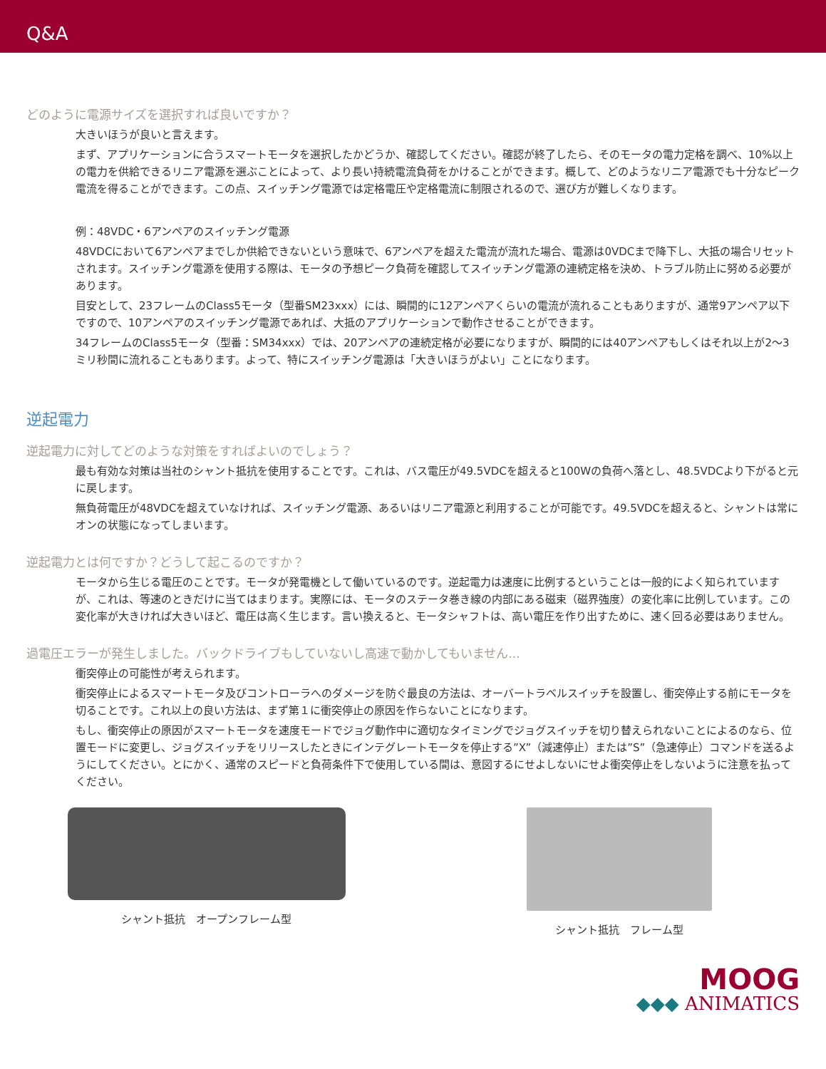Q&A
どのように電源サイズを選択すれば良いですか？
大きいほうが良いと言えます。
まず、アプリケーションに合うスマートモータを選択したかどうか、確認してください。確認が終了したら、そのモータの電力定格を調べ、10%以上の電力を供給できるリニア電源を選ぶことによって、より長い持続電流負荷をかけることができます。概して、どのようなリニア電源でも十分なピーク電流を得ることができます。この点、スイッチング電源では定格電圧や定格電流に制限されるので、選び方が難しくなります。
例：48VDC・6アンペアのスイッチング電源
48VDCにおいて6アンペアまでしか供給できないという意味で、6アンペアを超えた電流が流れた場合、電源は0VDCまで降下し、大抵の場合リセットされます。スイッチング電源を使用する際は、モータの予想ピーク負荷を確認してスイッチング電源の連続定格を決め、トラブル防止に努める必要があります。
目安として、23フレームのClass5モータ（型番SM23xxx）には、瞬間的に12アンペアくらいの電流が流れることもありますが、通常9アンペア以下ですので、10アンペアのスイッチング電源であれば、大抵のアプリケーションで動作させることができます。
34フレームのClass5モータ（型番：SM34xxx）では、20アンペアの連続定格が必要になりますが、瞬間的には40アンペアもしくはそれ以上が2～3ミリ秒間に流れることもあります。よって、特にスイッチング電源は「大きいほうがよい」ことになります。
逆起電力
逆起電力に対してどのような対策をすればよいのでしょう？
最も有効な対策は当社のシャント抵抗を使用することです。これは、バス電圧が49.5VDCを超えると100Wの負荷へ落とし、48.5VDCより下がると元に戻します。
無負荷電圧が48VDCを超えていなければ、スイッチング電源、あるいはリニア電源と利用することが可能です。49.5VDCを超えると、シャントは常にオンの状態になってしまいます。
逆起電力とは何ですか？どうして起こるのですか？
モータから生じる電圧のことです。モータが発電機として働いているのです。逆起電力は速度に比例するということは一般的によく知られていますが、これは、等速のときだけに当てはまります。実際には、モータのステータ巻き線の内部にある磁束（磁界強度）の変化率に比例しています。この変化率が大きければ大きいほど、電圧は高く生じます。言い換えると、モータシャフトは、高い電圧を作り出すために、速く回る必要はありません。
過電圧エラーが発生しました。バックドライブもしていないし高速で動かしてもいません…
衝突停止の可能性が考えられます。
衝突停止によるスマートモータ及びコントローラへのダメージを防ぐ最良の方法は、オーバートラベルスイッチを設置し、衝突停止する前にモータを切ることです。これ以上の良い方法は、まず第１に衝突停止の原因を作らないことになります。
もし、衝突停止の原因がスマートモータを速度モードでジョグ動作中に適切なタイミングでジョグスイッチを切り替えられないことによるのなら、位置モードに変更し、ジョグスイッチをリリースしたときにインテグレートモータを停止する”X”（減速停止）または”S”（急速停止）コマンドを送るようにしてください。とにかく、通常のスピードと負荷条件下で使用している間は、意図するにせよしないにせよ衝突停止をしないように注意を払ってください。
シャント抵抗　オープンフレーム型 シャント抵抗　フレーム型
MOOG
◆◆◆ ANIMATICS